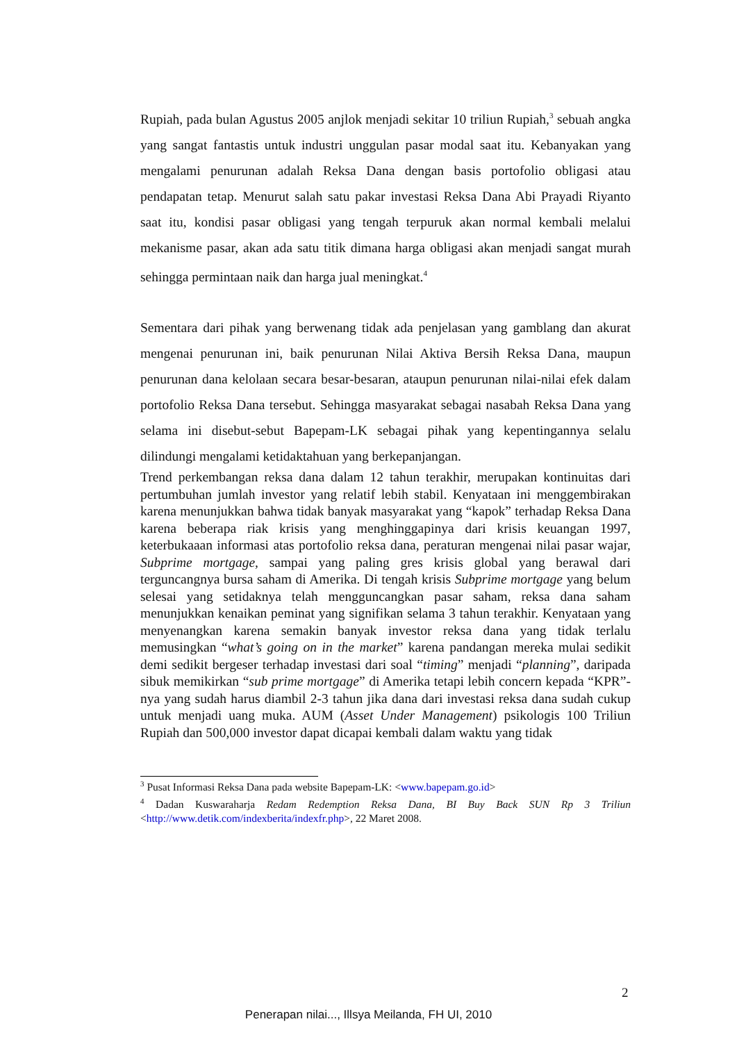Rupiah, pada bulan Agustus 2005 anjlok menjadi sekitar 10 triliun Rupiah,<sup>3</sup> sebuah angka yang sangat fantastis untuk industri unggulan pasar modal saat itu. Kebanyakan yang mengalami penurunan adalah Reksa Dana dengan basis portofolio obligasi atau pendapatan tetap. Menurut salah satu pakar investasi Reksa Dana Abi Prayadi Riyanto saat itu, kondisi pasar obligasi yang tengah terpuruk akan normal kembali melalui mekanisme pasar, akan ada satu titik dimana harga obligasi akan menjadi sangat murah sehingga permintaan naik dan harga jual meningkat.<sup>4</sup>
Sementara dari pihak yang berwenang tidak ada penjelasan yang gamblang dan akurat mengenai penurunan ini, baik penurunan Nilai Aktiva Bersih Reksa Dana, maupun penurunan dana kelolaan secara besar-besaran, ataupun penurunan nilai-nilai efek dalam portofolio Reksa Dana tersebut. Sehingga masyarakat sebagai nasabah Reksa Dana yang selama ini disebut-sebut Bapepam-LK sebagai pihak yang kepentingannya selalu dilindungi mengalami ketidaktahuan yang berkepanjangan.
Trend perkembangan reksa dana dalam 12 tahun terakhir, merupakan kontinuitas dari pertumbuhan jumlah investor yang relatif lebih stabil. Kenyataan ini menggembirakan karena menunjukkan bahwa tidak banyak masyarakat yang “kapok” terhadap Reksa Dana karena beberapa riak krisis yang menghinggapinya dari krisis keuangan 1997, keterbukaaan informasi atas portofolio reksa dana, peraturan mengenai nilai pasar wajar, Subprime mortgage, sampai yang paling gres krisis global yang berawal dari terguncangnya bursa saham di Amerika. Di tengah krisis Subprime mortgage yang belum selesai yang setidaknya telah mengguncangkan pasar saham, reksa dana saham menunjukkan kenaikan peminat yang signifikan selama 3 tahun terakhir. Kenyataan yang menyenangkan karena semakin banyak investor reksa dana yang tidak terlalu memusingkan “what’s going on in the market” karena pandangan mereka mulai sedikit demi sedikit bergeser terhadap investasi dari soal “timing” menjadi “planning”, daripada sibuk memikirkan “sub prime mortgage” di Amerika tetapi lebih concern kepada “KPR”-nya yang sudah harus diambil 2-3 tahun jika dana dari investasi reksa dana sudah cukup untuk menjadi uang muka. AUM (Asset Under Management) psikologis 100 Triliun Rupiah dan 500,000 investor dapat dicapai kembali dalam waktu yang tidak
<sup>3</sup> Pusat Informasi Reksa Dana pada website Bapepam-LK: <www.bapepam.go.id>
<sup>4</sup> Dadan Kuswaraharja Redam Redemption Reksa Dana, BI Buy Back SUN Rp 3 Triliun <http://www.detik.com/indexberita/indexfr.php>, 22 Maret 2008.
2
Penerapan nilai..., Illsya Meilanda, FH UI, 2010